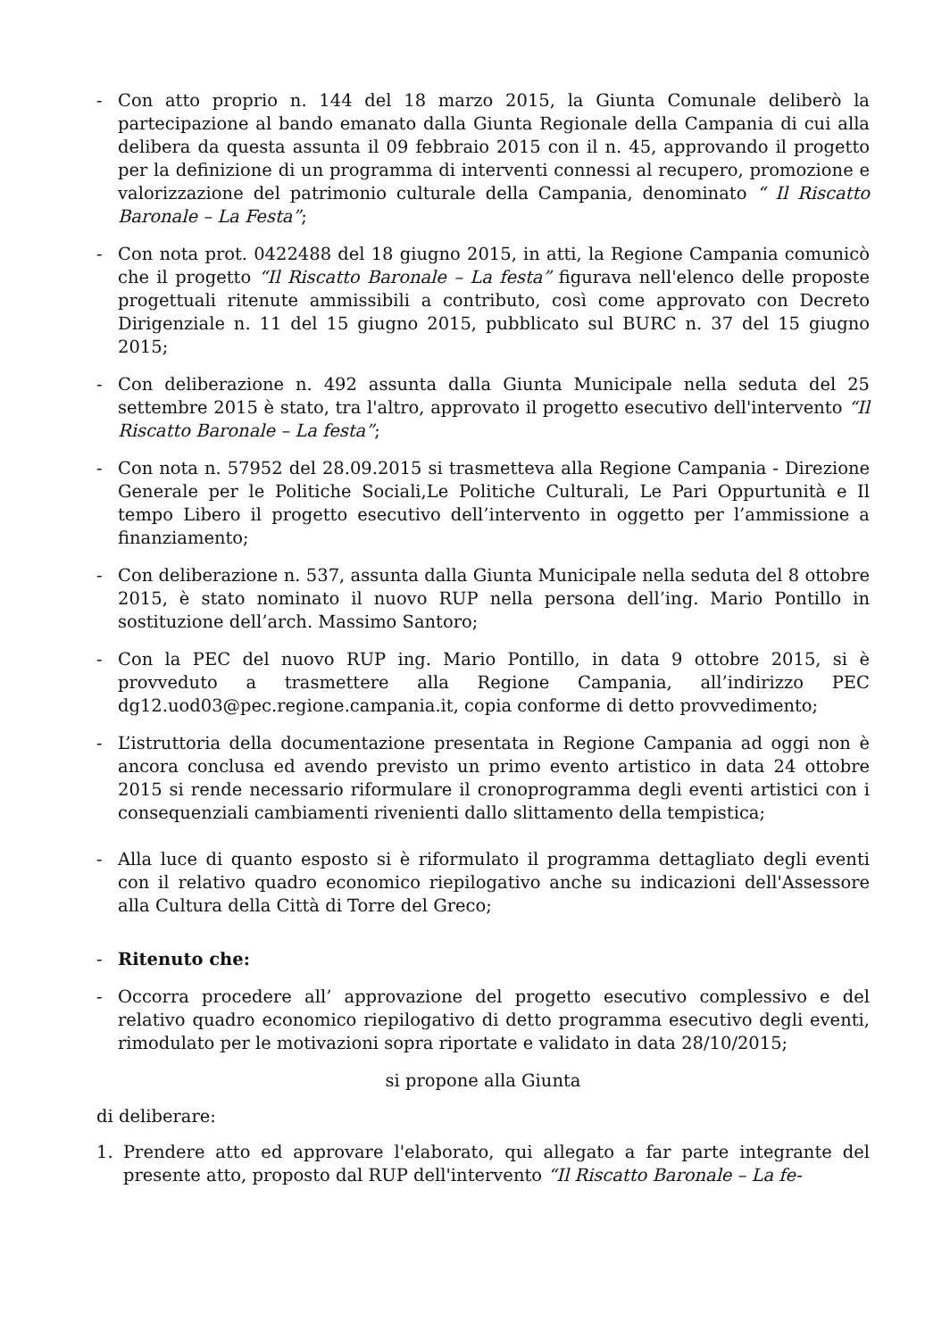- Con atto proprio n. 144 del 18 marzo 2015, la Giunta Comunale deliberò la partecipazione al bando emanato dalla Giunta Regionale della Campania di cui alla delibera da questa assunta il 09 febbraio 2015 con il n. 45, approvando il progetto per la definizione di un programma di interventi connessi al recupero, promozione e valorizzazione del patrimonio culturale della Campania, denominato “ Il Riscatto Baronale – La Festa”;
- Con nota prot. 0422488 del 18 giugno 2015, in atti, la Regione Campania comunicò che il progetto “Il Riscatto Baronale – La festa” figurava nell'elenco delle proposte progettuali ritenute ammissibili a contributo, così come approvato con Decreto Dirigenziale n. 11 del 15 giugno 2015, pubblicato sul BURC n. 37 del 15 giugno 2015;
- Con deliberazione n. 492 assunta dalla Giunta Municipale nella seduta del 25 settembre 2015 è stato, tra l'altro, approvato il progetto esecutivo dell'intervento “Il Riscatto Baronale – La festa”;
- Con nota n. 57952 del 28.09.2015 si trasmetteva alla Regione Campania - Direzione Generale per le Politiche Sociali,Le Politiche Culturali, Le Pari Oppurtunità e Il tempo Libero il progetto esecutivo dell’intervento in oggetto per l’ammissione a finanziamento;
- Con deliberazione n. 537, assunta dalla Giunta Municipale nella seduta del 8 ottobre 2015, è stato nominato il nuovo RUP nella persona dell’ing. Mario Pontillo in sostituzione dell’arch. Massimo Santoro;
- Con la PEC del nuovo RUP ing. Mario Pontillo, in data 9 ottobre 2015, si è provveduto a trasmettere alla Regione Campania, all’indirizzo PEC dg12.uod03@pec.regione.campania.it, copia conforme di detto provvedimento;
- L’istruttoria della documentazione presentata in Regione Campania ad oggi non è ancora conclusa ed avendo previsto un primo evento artistico in data 24 ottobre 2015 si rende necessario riformulare il cronoprogramma degli eventi artistici con i consequenziali cambiamenti rivenienti dallo slittamento della tempistica;
- Alla luce di quanto esposto si è riformulato il programma dettagliato degli eventi con il relativo quadro economico riepilogativo anche su indicazioni dell'Assessore alla Cultura della Città di Torre del Greco;
- Ritenuto che:
- Occorra procedere all’ approvazione del progetto esecutivo complessivo e del relativo quadro economico riepilogativo di detto programma esecutivo degli eventi, rimodulato per le motivazioni sopra riportate e validato in data 28/10/2015;
si propone alla Giunta
di deliberare:
1. Prendere atto ed approvare l'elaborato, qui allegato a far parte integrante del presente atto, proposto dal RUP dell'intervento “Il Riscatto Baronale – La fe-